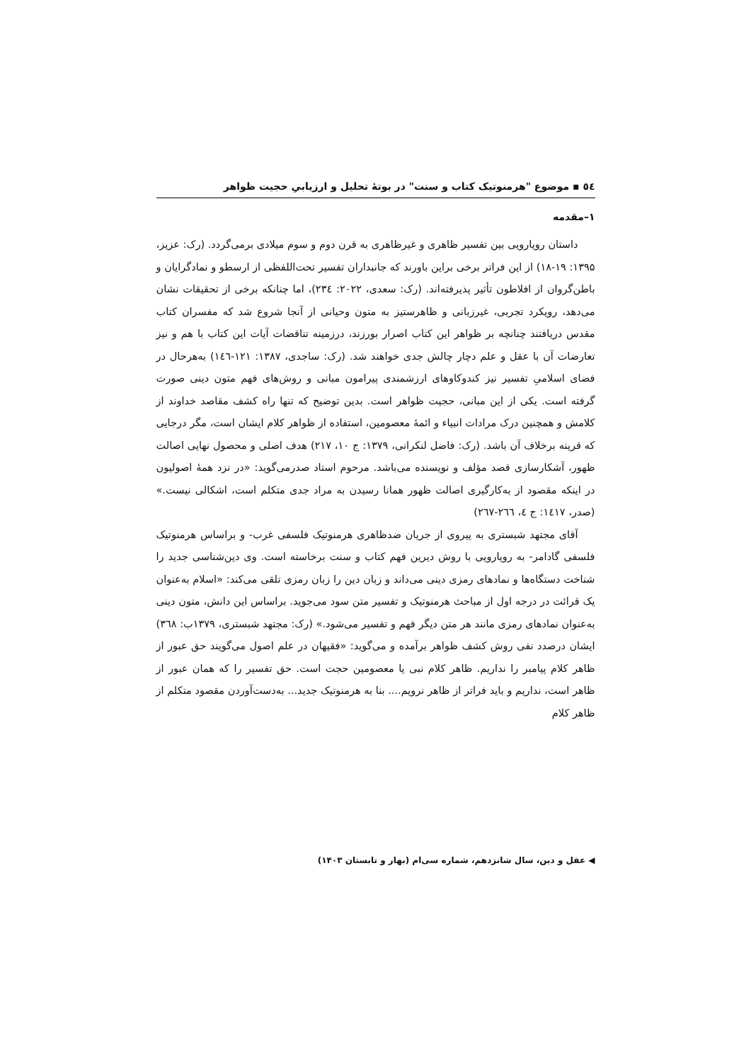٥٤ ▪ موضوع "هرمنوتیک کتاب و سنت" در بوتهٔ تحلیل و ارزیابیِ حجیت ظواهر
۱–مقدمه
داستان رویارویی بین تفسیر ظاهری و غیرظاهری به قرن دوم و سوم میلادی برمی‌گردد. (رک: عزیز، ۱۳۹۵: ۱۹-۱۸) از این فراتر برخی براین باورند که جانبداران تفسیر تحت‌اللفظی از ارسطو و نمادگرایان و باطن‌گروان از افلاطون تأثیر پذیرفته‌اند. (رک: سعدی، ۲۰۲۲: ۲۳٤)، اما چنانکه برخی از تحقیقات نشان می‌دهد، رویکرد تجربی، غیرزبانی و ظاهرستیز به متون وحیانی از آنجا شروع شد که مفسران کتاب مقدس دریافتند چنانچه بر ظواهر این کتاب اصرار بورزند، درزمینه تناقضات آیات این کتاب با هم و نیز تعارضات آن با عقل و علم دچار چالش جدی خواهند شد. (رک: ساجدی، ۱۳۸۷: ۱۲۱-۱٤٦) به‌هرحال در فضای اسلامیِ تفسیر نیز کندوکاوهای ارزشمندی پیرامون مبانی و روش‌های فهم متون دینی صورت گرفته است. یکی از این مبانی، حجیت ظواهر است. بدین توضیح که تنها راه کشف مقاصد خداوند از کلامش و همچنین درک مرادات انبیاء و ائمهٔ معصومین، استفاده از ظواهر کلام ایشان است، مگر درجایی که قرینه برخلاف آن باشد. (رک: فاضل لنکرانی، ۱۳۷۹: ج ۱۰، ۲۱۷) هدف اصلی و محصول نهایی اصالت ظهور، آشکارسازی قصد مؤلف و نویسنده می‌باشد. مرحوم استاد صدرمی‌گوید: «در نزد همهٔ اصولیون در اینکه مقصود از به‌کارگیری اصالت ظهور همانا رسیدن به مراد جدی متکلم است، اشکالی نیست.» (صدر، ۱٤۱۷: ج ٤، ٢٦٦-٢٦٧)
آقای مجتهد شبستری به پیروی از جریان ضدظاهری هرمنوتیک فلسفی غرب- و براساس هرمنوتیک فلسفی گادامر- به رویارویی با روش دیرین فهم کتاب و سنت برخاسته است. وی دین‌شناسی جدید را شناخت دستگاه‌ها و نمادهای رمزی دینی می‌داند و زبان دین را زبان رمزی تلقی می‌کند: «اسلام به‌عنوان یک قرائت در درجه اول از مباحث هرمنوتیک و تفسیر متن سود می‌جوید. براساس این دانش، متون دینی به‌عنوان نمادهای رمزی مانند هر متن دیگر فهم و تفسیر می‌شود.» (رک: مجتهد شبستری، ۱۳۷۹ب: ۳٦٨) ایشان درصدد نفی روش کشف ظواهر برآمده و می‌گوید: «فقیهان در علم اصول می‌گویند حق عبور از ظاهر کلام پیامبر را نداریم. ظاهر کلام نبی یا معصومین حجت است. حق تفسیر را که همان عبور از ظاهر است، نداریم و باید فراتر از ظاهر نرویم.... بنا به هرمنوتیک جدید... به‌دست‌آوردن مقصود متکلم از ظاهر کلام
◀ عقل و دین، سال شانزدهم، شماره سی‌ام (بهار و تابستان ۱۴۰۳)